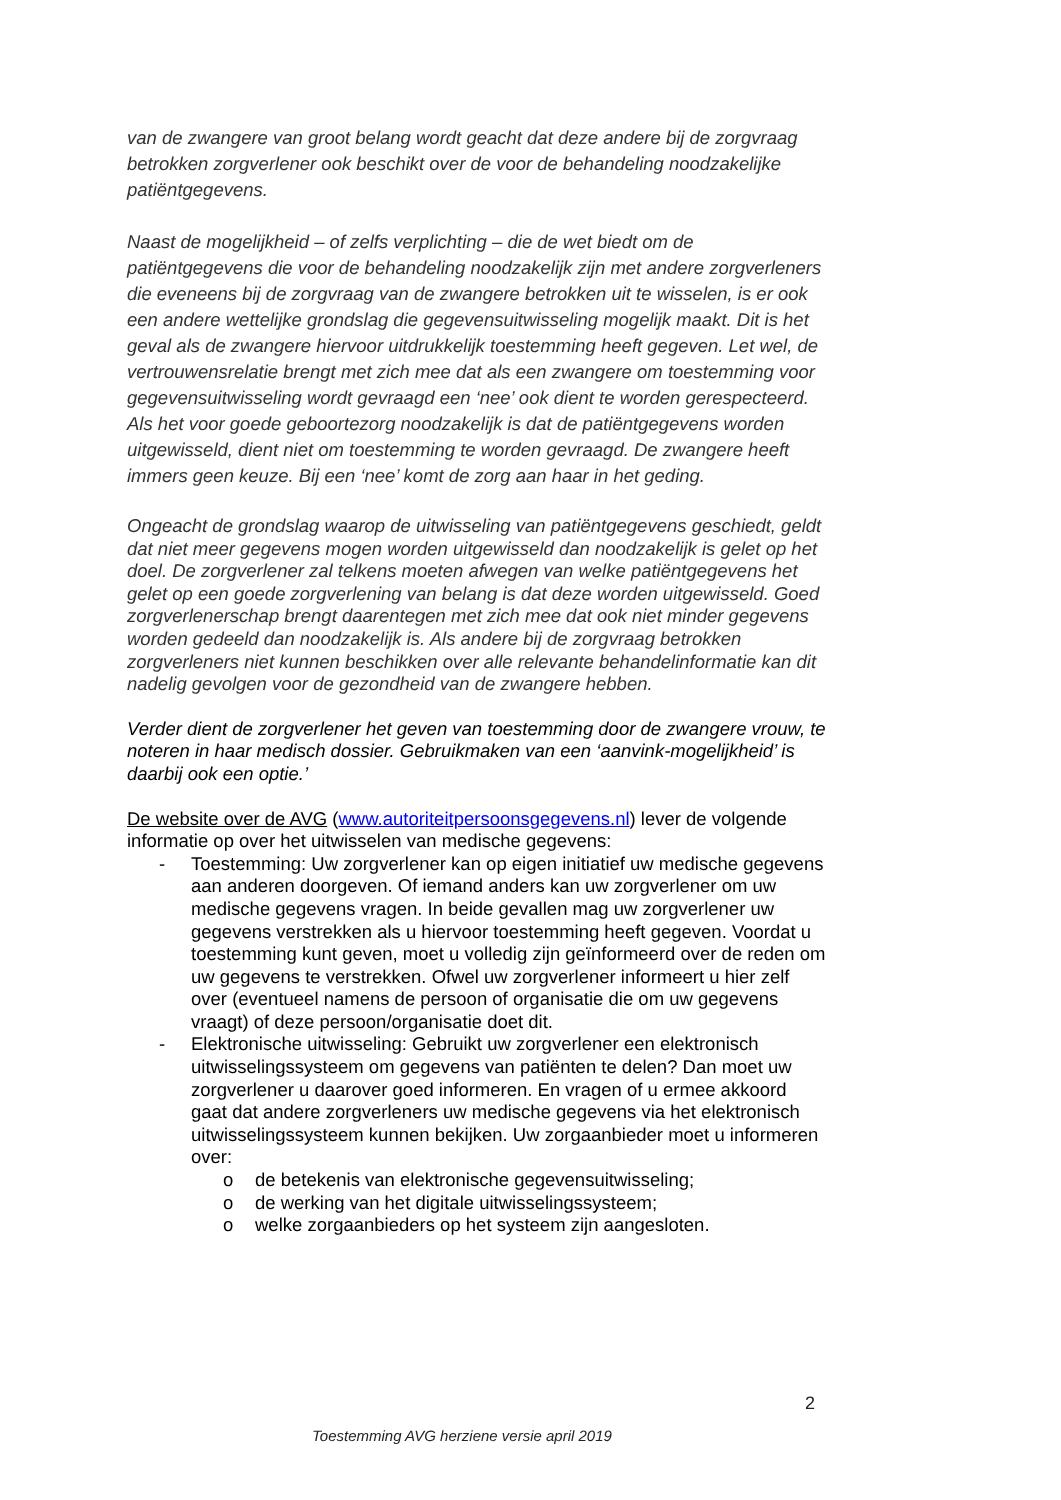van de zwangere van groot belang wordt geacht dat deze andere bij de zorgvraag betrokken zorgverlener ook beschikt over de voor de behandeling noodzakelijke patiëntgegevens.
Naast de mogelijkheid – of zelfs verplichting – die de wet biedt om de patiëntgegevens die voor de behandeling noodzakelijk zijn met andere zorgverleners die eveneens bij de zorgvraag van de zwangere betrokken uit te wisselen, is er ook een andere wettelijke grondslag die gegevensuitwisseling mogelijk maakt. Dit is het geval als de zwangere hiervoor uitdrukkelijk toestemming heeft gegeven. Let wel, de vertrouwensrelatie brengt met zich mee dat als een zwangere om toestemming voor gegevensuitwisseling wordt gevraagd een ‘nee’ ook dient te worden gerespecteerd. Als het voor goede geboortezorg noodzakelijk is dat de patiëntgegevens worden uitgewisseld, dient niet om toestemming te worden gevraagd. De zwangere heeft immers geen keuze. Bij een ‘nee’ komt de zorg aan haar in het geding.
Ongeacht de grondslag waarop de uitwisseling van patiëntgegevens geschiedt, geldt dat niet meer gegevens mogen worden uitgewisseld dan noodzakelijk is gelet op het doel. De zorgverlener zal telkens moeten afwegen van welke patiëntgegevens het gelet op een goede zorgverlening van belang is dat deze worden uitgewisseld. Goed zorgverlenerschap brengt daarentegen met zich mee dat ook niet minder gegevens worden gedeeld dan noodzakelijk is. Als andere bij de zorgvraag betrokken zorgverleners niet kunnen beschikken over alle relevante behandelinformatie kan dit nadelig gevolgen voor de gezondheid van de zwangere hebben.
Verder dient de zorgverlener het geven van toestemming door de zwangere vrouw, te noteren in haar medisch dossier. Gebruikmaken van een ‘aanvink-mogelijkheid’ is daarbij ook een optie.’
De website over de AVG (www.autoriteitpersoonsgegevens.nl) lever de volgende informatie op over het uitwisselen van medische gegevens:
- Toestemming: Uw zorgverlener kan op eigen initiatief uw medische gegevens aan anderen doorgeven. Of iemand anders kan uw zorgverlener om uw medische gegevens vragen. In beide gevallen mag uw zorgverlener uw gegevens verstrekken als u hiervoor toestemming heeft gegeven. Voordat u toestemming kunt geven, moet u volledig zijn geïnformeerd over de reden om uw gegevens te verstrekken. Ofwel uw zorgverlener informeert u hier zelf over (eventueel namens de persoon of organisatie die om uw gegevens vraagt) of deze persoon/organisatie doet dit.
- Elektronische uitwisseling: Gebruikt uw zorgverlener een elektronisch uitwisselingssysteem om gegevens van patiënten te delen? Dan moet uw zorgverlener u daarover goed informeren. En vragen of u ermee akkoord gaat dat andere zorgverleners uw medische gegevens via het elektronisch uitwisselingssysteem kunnen bekijken. Uw zorgaanbieder moet u informeren over:
o de betekenis van elektronische gegevensuitwisseling;
o de werking van het digitale uitwisselingssysteem;
o welke zorgaanbieders op het systeem zijn aangesloten.
2
Toestemming AVG herziene versie april 2019